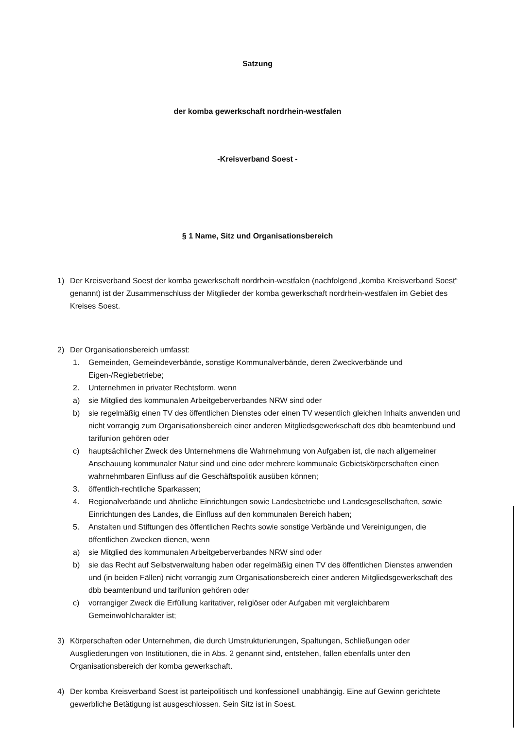Satzung
der komba gewerkschaft nordrhein-westfalen
-Kreisverband Soest -
§ 1 Name, Sitz und Organisationsbereich
1) Der Kreisverband Soest der komba gewerkschaft nordrhein-westfalen (nachfolgend „komba Kreisverband Soest“ genannt) ist der Zusammenschluss der Mitglieder der komba gewerkschaft nordrhein-westfalen im Gebiet des Kreises Soest.
2) Der Organisationsbereich umfasst:
1. Gemeinden, Gemeindeverbände, sonstige Kommunalverbände, deren Zweckverbände und Eigen-/Regiebetriebe;
2. Unternehmen in privater Rechtsform, wenn
a) sie Mitglied des kommunalen Arbeitgeberverbandes NRW sind oder
b) sie regelmäßig einen TV des öffentlichen Dienstes oder einen TV wesentlich gleichen Inhalts anwenden und nicht vorrangig zum Organisationsbereich einer anderen Mitgliedsgewerkschaft des dbb beamtenbund und tarifunion gehören oder
c) hauptsächlicher Zweck des Unternehmens die Wahrnehmung von Aufgaben ist, die nach allgemeiner Anschauung kommunaler Natur sind und eine oder mehrere kommunale Gebietskörperschaften einen wahrnehmbaren Einfluss auf die Geschäftspolitik ausüben können;
3. öffentlich-rechtliche Sparkassen;
4. Regionalverbände und ähnliche Einrichtungen sowie Landesbetriebe und Landesgesellschaften, sowie Einrichtungen des Landes, die Einfluss auf den kommunalen Bereich haben;
5. Anstalten und Stiftungen des öffentlichen Rechts sowie sonstige Verbände und Vereinigungen, die öffentlichen Zwecken dienen, wenn
a) sie Mitglied des kommunalen Arbeitgeberverbandes NRW sind oder
b) sie das Recht auf Selbstverwaltung haben oder regelmäßig einen TV des öffentlichen Dienstes anwenden und (in beiden Fällen) nicht vorrangig zum Organisationsbereich einer anderen Mitgliedsgewerkschaft des dbb beamtenbund und tarifunion gehören oder
c) vorrangiger Zweck die Erfüllung karitativer, religiöser oder Aufgaben mit vergleichbarem Gemeinwohlcharakter ist;
3) Körperschaften oder Unternehmen, die durch Umstrukturierungen, Spaltungen, Schließungen oder Ausgliederungen von Institutionen, die in Abs. 2 genannt sind, entstehen, fallen ebenfalls unter den Organisationsbereich der komba gewerkschaft.
4) Der komba Kreisverband Soest ist parteipolitisch und konfessionell unabhängig. Eine auf Gewinn gerichtete gewerbliche Betätigung ist ausgeschlossen. Sein Sitz ist in Soest.